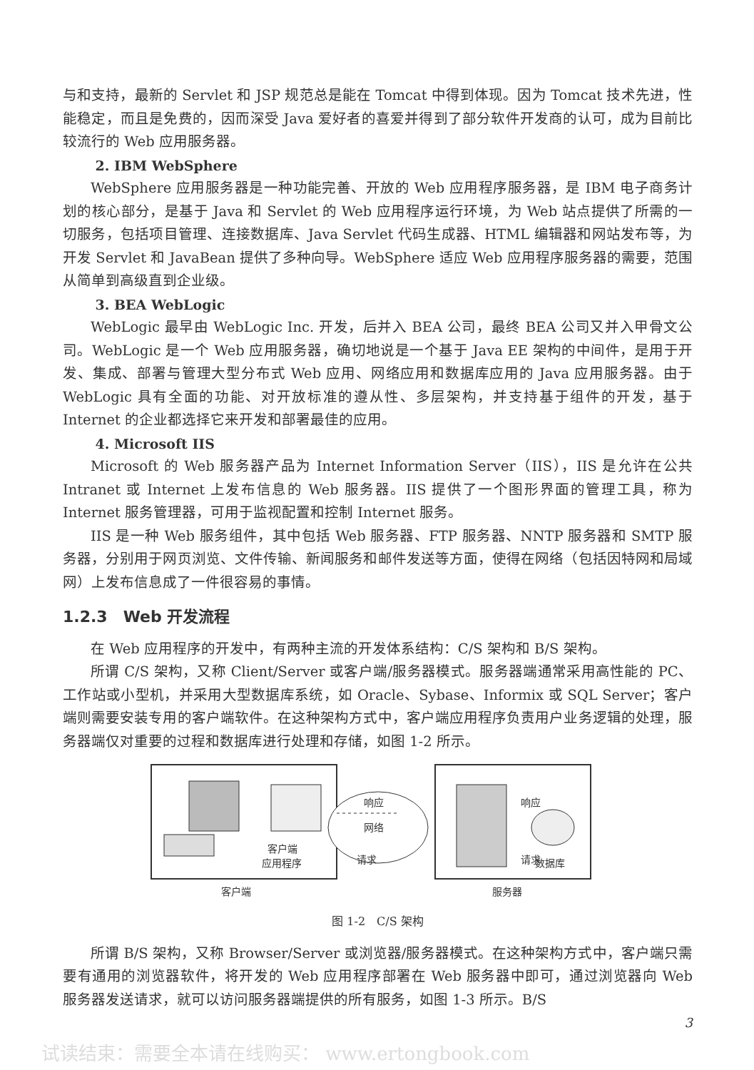与和支持，最新的 Servlet 和 JSP 规范总是能在 Tomcat 中得到体现。因为 Tomcat 技术先进，性能稳定，而且是免费的，因而深受 Java 爱好者的喜爱并得到了部分软件开发商的认可，成为目前比较流行的 Web 应用服务器。
2. IBM WebSphere
WebSphere 应用服务器是一种功能完善、开放的 Web 应用程序服务器，是 IBM 电子商务计划的核心部分，是基于 Java 和 Servlet 的 Web 应用程序运行环境，为 Web 站点提供了所需的一切服务，包括项目管理、连接数据库、Java Servlet 代码生成器、HTML 编辑器和网站发布等，为开发 Servlet 和 JavaBean 提供了多种向导。WebSphere 适应 Web 应用程序服务器的需要，范围从简单到高级直到企业级。
3. BEA WebLogic
WebLogic 最早由 WebLogic Inc. 开发，后并入 BEA 公司，最终 BEA 公司又并入甲骨文公司。WebLogic 是一个 Web 应用服务器，确切地说是一个基于 Java EE 架构的中间件，是用于开发、集成、部署与管理大型分布式 Web 应用、网络应用和数据库应用的 Java 应用服务器。由于 WebLogic 具有全面的功能、对开放标准的遵从性、多层架构，并支持基于组件的开发，基于 Internet 的企业都选择它来开发和部署最佳的应用。
4. Microsoft IIS
Microsoft 的 Web 服务器产品为 Internet Information Server（IIS），IIS 是允许在公共 Intranet 或 Internet 上发布信息的 Web 服务器。IIS 提供了一个图形界面的管理工具，称为 Internet 服务管理器，可用于监视配置和控制 Internet 服务。
IIS 是一种 Web 服务组件，其中包括 Web 服务器、FTP 服务器、NNTP 服务器和 SMTP 服务器，分别用于网页浏览、文件传输、新闻服务和邮件发送等方面，使得在网络（包括因特网和局域网）上发布信息成了一件很容易的事情。
1.2.3　Web 开发流程
在 Web 应用程序的开发中，有两种主流的开发体系结构：C/S 架构和 B/S 架构。
所谓 C/S 架构，又称 Client/Server 或客户端/服务器模式。服务器端通常采用高性能的 PC、工作站或小型机，并采用大型数据库系统，如 Oracle、Sybase、Informix 或 SQL Server；客户端则需要安装专用的客户端软件。在这种架构方式中，客户端应用程序负责用户业务逻辑的处理，服务器端仅对重要的过程和数据库进行处理和存储，如图 1-2 所示。
客户端
应用程序
网络
x
x
.
.
.
.
.
.
.
.
.
.
.
.
.
.
.
.
响应
请求
响应
请求
数据库
客户端
服务器
图 1-2　C/S 架构
所谓 B/S 架构，又称 Browser/Server 或浏览器/服务器模式。在这种架构方式中，客户端只需要有通用的浏览器软件，将开发的 Web 应用程序部署在 Web 服务器中即可，通过浏览器向 Web 服务器发送请求，就可以访问服务器端提供的所有服务，如图 1-3 所示。B/S
3
试读结束：需要全本请在线购买： www.ertongbook.com